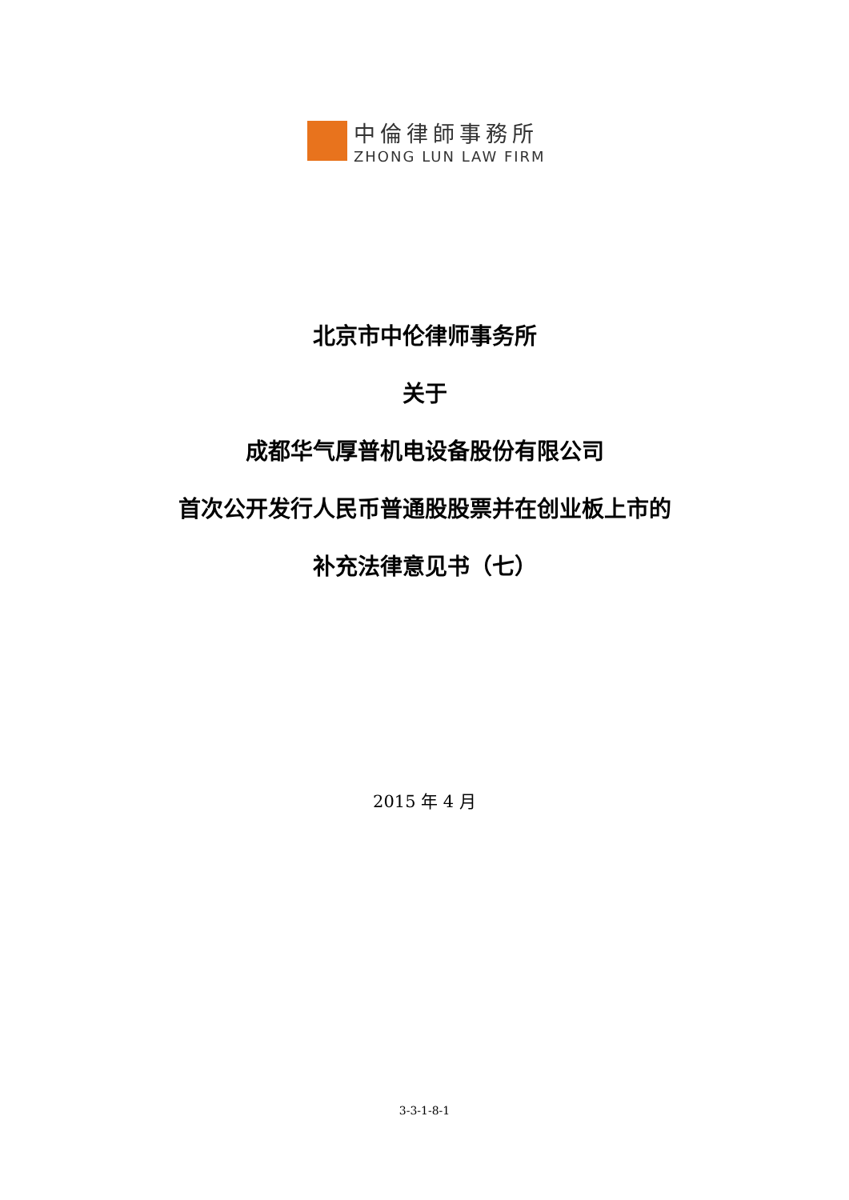中倫律師事務所
ZHONG LUN LAW FIRM
北京市中伦律师事务所
关于
成都华气厚普机电设备股份有限公司
首次公开发行人民币普通股股票并在创业板上市的
补充法律意见书（七）
2015 年 4 月
3-3-1-8-1